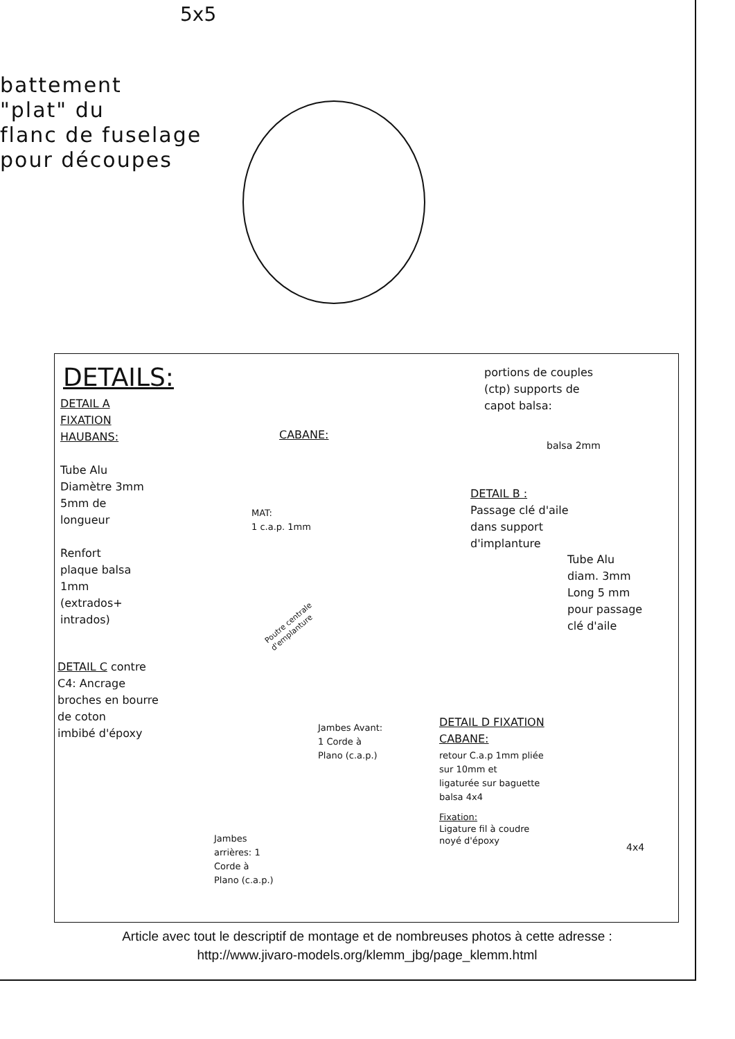5x5
battement
"plat" du
flanc de fuselage
pour découpes
DETAILS:
DETAIL A
FIXATION
HAUBANS:
Tube Alu
Diamètre 3mm
5mm de
longueur
Renfort
plaque balsa
1mm
(extrados+
intrados)
DETAIL C contre
C4: Ancrage
broches en bourre
de coton
imbibé d'époxy
CABANE:
MAT:
1 c.a.p. 1mm
Poutre centrale
d'emplanture
Jambes Avant:
1 Corde à
Plano (c.a.p.)
Jambes
arrières: 1
Corde à
Plano (c.a.p.)
portions de couples
(ctp) supports de
capot balsa:
balsa 2mm
DETAIL B :
Passage clé d'aile
dans support
d'implanture
Tube Alu
diam. 3mm
Long 5 mm
pour passage
clé d'aile
DETAIL D FIXATION
CABANE:
retour C.a.p 1mm pliée
sur 10mm et
ligaturée sur baguette
balsa 4x4
Fixation:
Ligature fil à coudre
noyé d'époxy
4x4
Article avec tout le descriptif de montage et de nombreuses photos à cette adresse :
http://www.jivaro-models.org/klemm_jbg/page_klemm.html